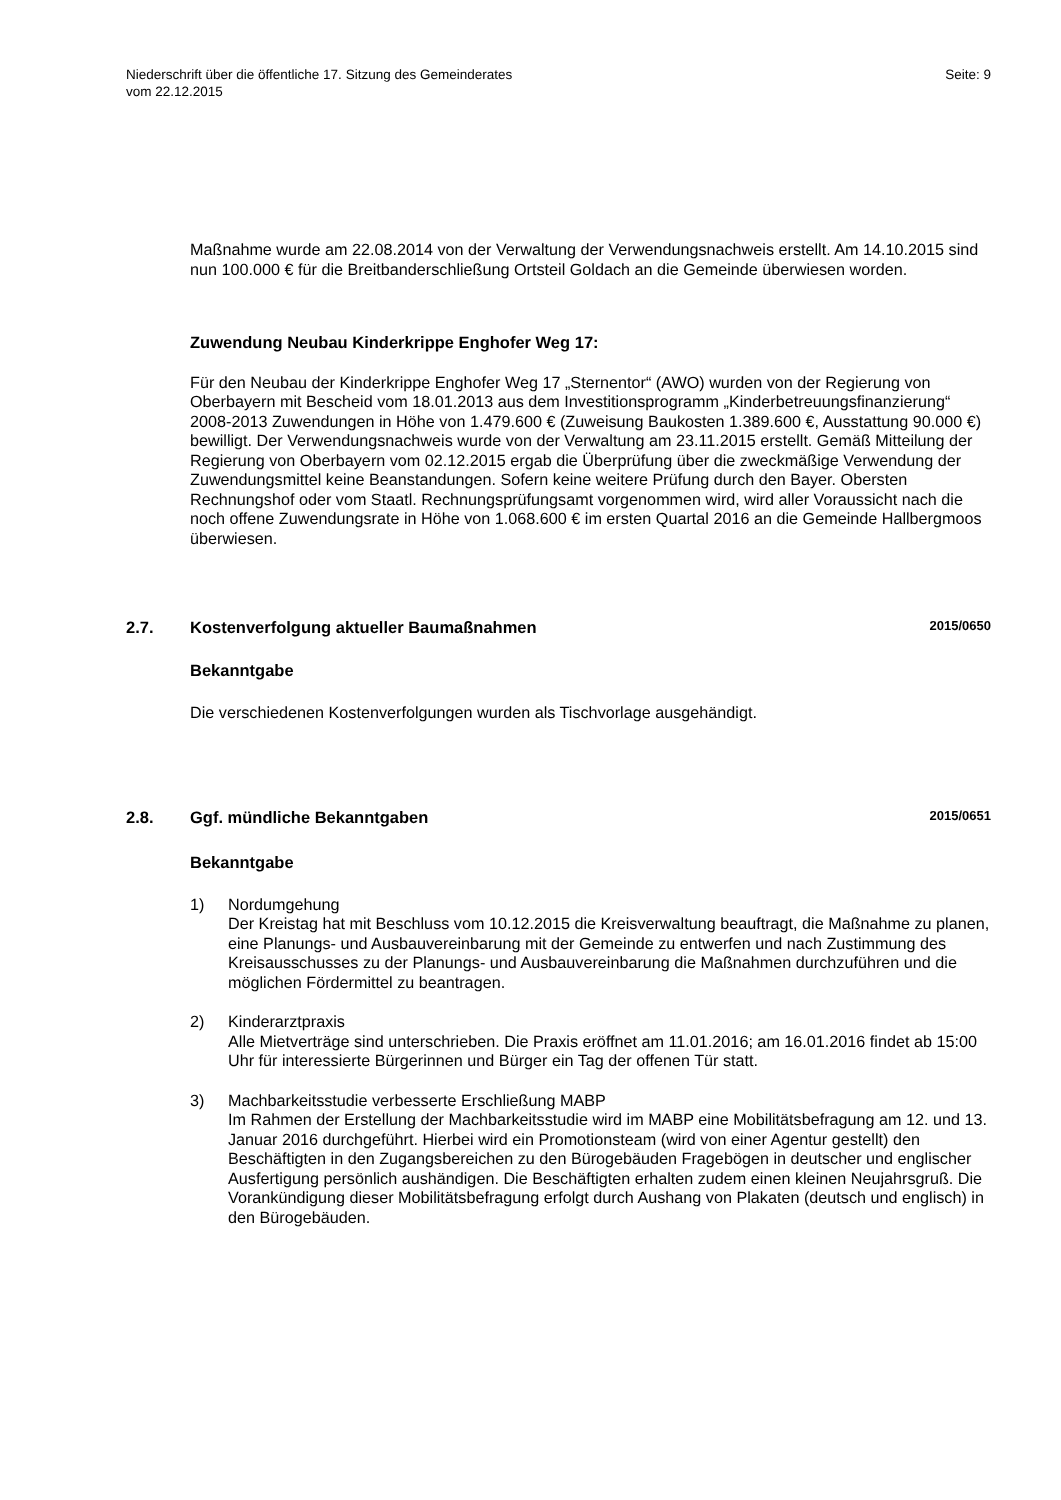Niederschrift über die öffentliche 17. Sitzung des Gemeinderates
vom 22.12.2015
Seite: 9
Maßnahme wurde am 22.08.2014 von der Verwaltung der Verwendungsnachweis erstellt. Am 14.10.2015 sind nun 100.000 € für die Breitbanderschließung Ortsteil Goldach an die Gemeinde überwiesen worden.
Zuwendung Neubau Kinderkrippe Enghofer Weg 17:
Für den Neubau der Kinderkrippe Enghofer Weg 17 „Sternentor“ (AWO) wurden von der Regierung von Oberbayern mit Bescheid vom 18.01.2013 aus dem Investitionsprogramm „Kinderbetreuungsfinanzierung“ 2008-2013 Zuwendungen in Höhe von 1.479.600 € (Zuweisung Baukosten 1.389.600 €, Ausstattung 90.000 €) bewilligt. Der Verwendungsnachweis wurde von der Verwaltung am 23.11.2015 erstellt. Gemäß Mitteilung der Regierung von Oberbayern vom 02.12.2015 ergab die Überprüfung über die zweckmäßige Verwendung der Zuwendungsmittel keine Beanstandungen. Sofern keine weitere Prüfung durch den Bayer. Obersten Rechnungshof oder vom Staatl. Rechnungsprüfungsamt vorgenommen wird, wird aller Voraussicht nach die noch offene Zuwendungsrate in Höhe von 1.068.600 € im ersten Quartal 2016 an die Gemeinde Hallbergmoos überwiesen.
2.7. Kostenverfolgung aktueller Baumaßnahmen 2015/0650
Bekanntgabe
Die verschiedenen Kostenverfolgungen wurden als Tischvorlage ausgehändigt.
2.8. Ggf. mündliche Bekanntgaben 2015/0651
Bekanntgabe
1) Nordumgehung
Der Kreistag hat mit Beschluss vom 10.12.2015 die Kreisverwaltung beauftragt, die Maßnahme zu planen, eine Planungs- und Ausbauvereinbarung mit der Gemeinde zu entwerfen und nach Zustimmung des Kreisausschusses zu der Planungs- und Ausbauvereinbarung die Maßnahmen durchzuführen und die möglichen Fördermittel zu beantragen.
2) Kinderarztpraxis
Alle Mietverträge sind unterschrieben. Die Praxis eröffnet am 11.01.2016; am 16.01.2016 findet ab 15:00 Uhr für interessierte Bürgerinnen und Bürger ein Tag der offenen Tür statt.
3) Machbarkeitsstudie verbesserte Erschließung MABP
Im Rahmen der Erstellung der Machbarkeitsstudie wird im MABP eine Mobilitätsbefragung am 12. und 13. Januar 2016 durchgeführt. Hierbei wird ein Promotionsteam (wird von einer Agentur gestellt) den Beschäftigten in den Zugangsbereichen zu den Bürogebäuden Fragebögen in deutscher und englischer Ausfertigung persönlich aushändigen. Die Beschäftigten erhalten zudem einen kleinen Neujahrsgruß. Die Vorankündigung dieser Mobilitätsbefragung erfolgt durch Aushang von Plakaten (deutsch und englisch) in den Bürogebäuden.